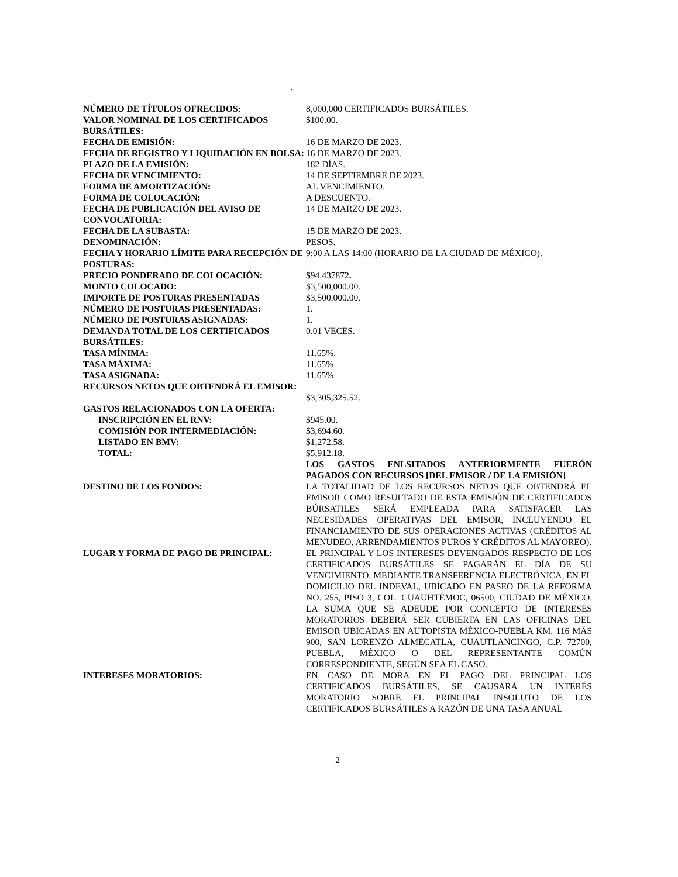.
| NÚMERO DE TÍTULOS OFRECIDOS: | 8,000,000 CERTIFICADOS BURSÁTILES. |
| VALOR NOMINAL DE LOS CERTIFICADOS BURSÁTILES: | $100.00. |
| FECHA DE EMISIÓN: | 16 DE MARZO DE 2023. |
| FECHA DE REGISTRO Y LIQUIDACIÓN EN BOLSA: | 16 DE MARZO DE 2023. |
| PLAZO DE LA EMISIÓN: | 182 DÍAS. |
| FECHA DE VENCIMIENTO: | 14 DE SEPTIEMBRE DE 2023. |
| FORMA DE AMORTIZACIÓN: | AL VENCIMIENTO. |
| FORMA DE COLOCACIÓN: | A DESCUENTO. |
| FECHA DE PUBLICACIÓN DEL AVISO DE CONVOCATORIA: | 14 DE MARZO DE 2023. |
| FECHA DE LA SUBASTA: | 15 DE MARZO DE 2023. |
| DENOMINACIÓN: | PESOS. |
| FECHA Y HORARIO LÍMITE PARA RECEPCIÓN DE POSTURAS: | 9:00 A LAS 14:00 (HORARIO DE LA CIUDAD DE MÉXICO). |
| PRECIO PONDERADO DE COLOCACIÓN: | $ 94,437872 . |
| MONTO COLOCADO: | $3,500,000.00. |
| IMPORTE DE POSTURAS PRESENTADAS | $3,500,000.00. |
| NÚMERO DE POSTURAS PRESENTADAS: | 1. |
| NÚMERO DE POSTURAS ASIGNADAS: | 1. |
| DEMANDA TOTAL DE LOS CERTIFICADOS BURSÁTILES: | 0.01 VECES. |
| TASA MÍNIMA: | 11.65%. |
| TASA MÁXIMA: | 11.65% |
| TASA ASIGNADA: | 11.65% |
| RECURSOS NETOS QUE OBTENDRÁ EL EMISOR: | $3,305,325.52. |
| GASTOS RELACIONADOS CON LA OFERTA: | |
| INSCRIPCIÓN EN EL RNV: | $945.00. |
| COMISIÓN POR INTERMEDIACIÓN: | $3,694.60. |
| LISTADO EN BMV: | $1,272.58. |
| TOTAL: | $5,912.18. |
| | LOS GASTOS ENLSITADOS ANTERIORMENTE FUERÓN PAGADOS CON RECURSOS [DEL EMISOR / DE LA EMISIÓN] |
| DESTINO DE LOS FONDOS: | LA TOTALIDAD DE LOS RECURSOS NETOS QUE OBTENDRÁ EL EMISOR COMO RESULTADO DE ESTA EMISIÓN DE CERTIFICADOS BÚRSATILES SERÁ EMPLEADA PARA SATISFACER LAS NECESIDADES OPERATIVAS DEL EMISOR, INCLUYENDO EL FINANCIAMIENTO DE SUS OPERACIONES ACTIVAS (CRÉDITOS AL MENUDEO, ARRENDAMIENTOS PUROS Y CRÉDITOS AL MAYOREO). |
| LUGAR Y FORMA DE PAGO DE PRINCIPAL: | EL PRINCIPAL Y LOS INTERESES DEVENGADOS RESPECTO DE LOS CERTIFICADOS BURSÁTILES SE PAGARÁN EL DÍA DE SU VENCIMIENTO, MEDIANTE TRANSFERENCIA ELECTRÓNICA, EN EL DOMICILIO DEL INDEVAL, UBICADO EN PASEO DE LA REFORMA NO. 255, PISO 3, COL. CUAUHTÉMOC, 06500, CIUDAD DE MÉXICO. LA SUMA QUE SE ADEUDE POR CONCEPTO DE INTERESES MORATORIOS DEBERÁ SER CUBIERTA EN LAS OFICINAS DEL EMISOR UBICADAS EN AUTOPISTA MÉXICO-PUEBLA KM. 116 MÁS 900, SAN LORENZO ALMECATLA, CUAUTLANCINGO, C.P. 72700, PUEBLA, MÉXICO O DEL REPRESENTANTE COMÚN CORRESPONDIENTE, SEGÚN SEA EL CASO. |
| INTERESES MORATORIOS: | EN CASO DE MORA EN EL PAGO DEL PRINCIPAL LOS CERTIFICADOS BURSÁTILES, SE CAUSARÁ UN INTERÉS MORATORIO SOBRE EL PRINCIPAL INSOLUTO DE LOS CERTIFICADOS BURSÁTILES A RAZÓN DE UNA TASA ANUAL |
2